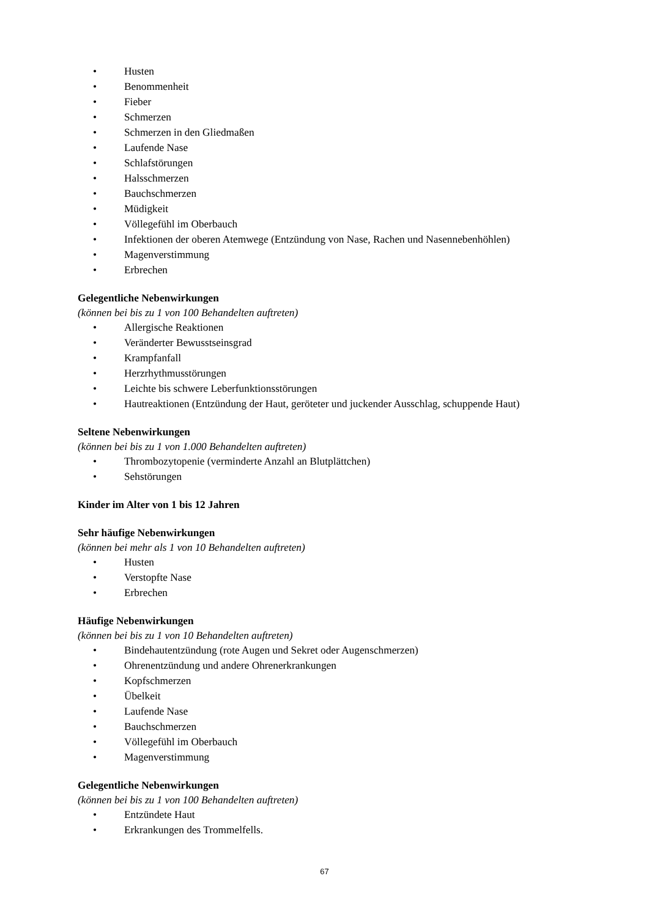• Husten
• Benommenheit
• Fieber
• Schmerzen
• Schmerzen in den Gliedmaßen
• Laufende Nase
• Schlafstörungen
• Halsschmerzen
• Bauchschmerzen
• Müdigkeit
• Völlegefühl im Oberbauch
• Infektionen der oberen Atemwege (Entzündung von Nase, Rachen und Nasennebenhöhlen)
• Magenverstimmung
• Erbrechen
Gelegentliche Nebenwirkungen
(können bei bis zu 1 von 100 Behandelten auftreten)
• Allergische Reaktionen
• Veränderter Bewusstseinsgrad
• Krampfanfall
• Herzrhythmusstörungen
• Leichte bis schwere Leberfunktionsstörungen
• Hautreaktionen (Entzündung der Haut, geröteter und juckender Ausschlag, schuppende Haut)
Seltene Nebenwirkungen
(können bei bis zu 1 von 1.000 Behandelten auftreten)
• Thrombozytopenie (verminderte Anzahl an Blutplättchen)
• Sehstörungen
Kinder im Alter von 1 bis 12 Jahren
Sehr häufige Nebenwirkungen
(können bei mehr als 1 von 10 Behandelten auftreten)
• Husten
• Verstopfte Nase
• Erbrechen
Häufige Nebenwirkungen
(können bei bis zu 1 von 10 Behandelten auftreten)
• Bindehautentzündung (rote Augen und Sekret oder Augenschmerzen)
• Ohrenentzündung und andere Ohrenerkrankungen
• Kopfschmerzen
• Übelkeit
• Laufende Nase
• Bauchschmerzen
• Völlegefühl im Oberbauch
• Magenverstimmung
Gelegentliche Nebenwirkungen
(können bei bis zu 1 von 100 Behandelten auftreten)
• Entzündete Haut
• Erkrankungen des Trommelfells.
67